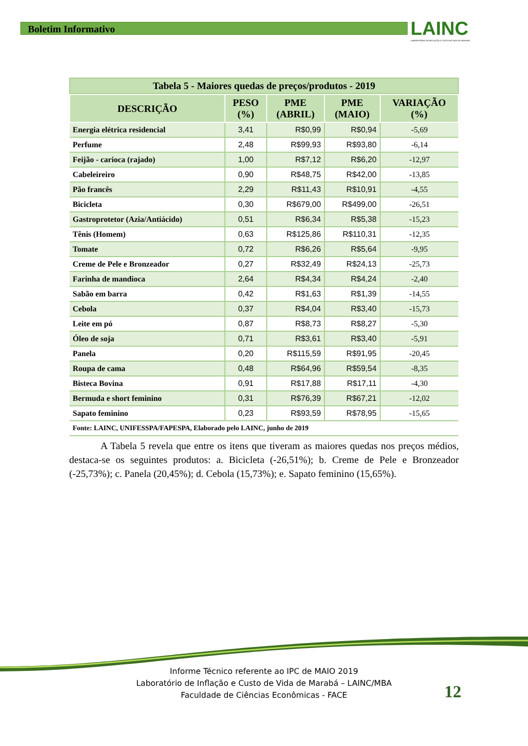Boletim Informativo
LAINC
LABORATÓRIO DE INFLAÇÃO E CUSTO DE VIDA DE MARABÁ
Tabela 5 - Maiores quedas de preços/produtos - 2019
| DESCRIÇÃO | PESO (%) | PME (ABRIL) | PME (MAIO) | VARIAÇÃO (%) |
| --- | --- | --- | --- | --- |
| Energia elétrica residencial | 3,41 | R$0,99 | R$0,94 | -5,69 |
| Perfume | 2,48 | R$99,93 | R$93,80 | -6,14 |
| Feijão - carioca (rajado) | 1,00 | R$7,12 | R$6,20 | -12,97 |
| Cabeleireiro | 0,90 | R$48,75 | R$42,00 | -13,85 |
| Pão francês | 2,29 | R$11,43 | R$10,91 | -4,55 |
| Bicicleta | 0,30 | R$679,00 | R$499,00 | -26,51 |
| Gastroprotetor (Azia/Antiácido) | 0,51 | R$6,34 | R$5,38 | -15,23 |
| Tênis (Homem) | 0,63 | R$125,86 | R$110,31 | -12,35 |
| Tomate | 0,72 | R$6,26 | R$5,64 | -9,95 |
| Creme de Pele e Bronzeador | 0,27 | R$32,49 | R$24,13 | -25,73 |
| Farinha de mandioca | 2,64 | R$4,34 | R$4,24 | -2,40 |
| Sabão em barra | 0,42 | R$1,63 | R$1,39 | -14,55 |
| Cebola | 0,37 | R$4,04 | R$3,40 | -15,73 |
| Leite em pó | 0,87 | R$8,73 | R$8,27 | -5,30 |
| Óleo de soja | 0,71 | R$3,61 | R$3,40 | -5,91 |
| Panela | 0,20 | R$115,59 | R$91,95 | -20,45 |
| Roupa de cama | 0,48 | R$64,96 | R$59,54 | -8,35 |
| Bisteca Bovina | 0,91 | R$17,88 | R$17,11 | -4,30 |
| Bermuda e short feminino | 0,31 | R$76,39 | R$67,21 | -12,02 |
| Sapato feminino | 0,23 | R$93,59 | R$78,95 | -15,65 |
| Fonte: LAINC, UNIFESSPA/FAPESPA, Elaborado pelo LAINC, junho de 2019 | | | | |
A Tabela 5 revela que entre os itens que tiveram as maiores quedas nos preços médios, destaca-se os seguintes produtos: a. Bicicleta (-26,51%); b. Creme de Pele e Bronzeador (-25,73%); c. Panela (20,45%); d. Cebola (15,73%); e. Sapato feminino (15,65%).
Informe Técnico referente ao IPC de MAIO 2019
Laboratório de Inflação e Custo de Vida de Marabá – LAINC/MBA
Faculdade de Ciências Econômicas - FACE
12